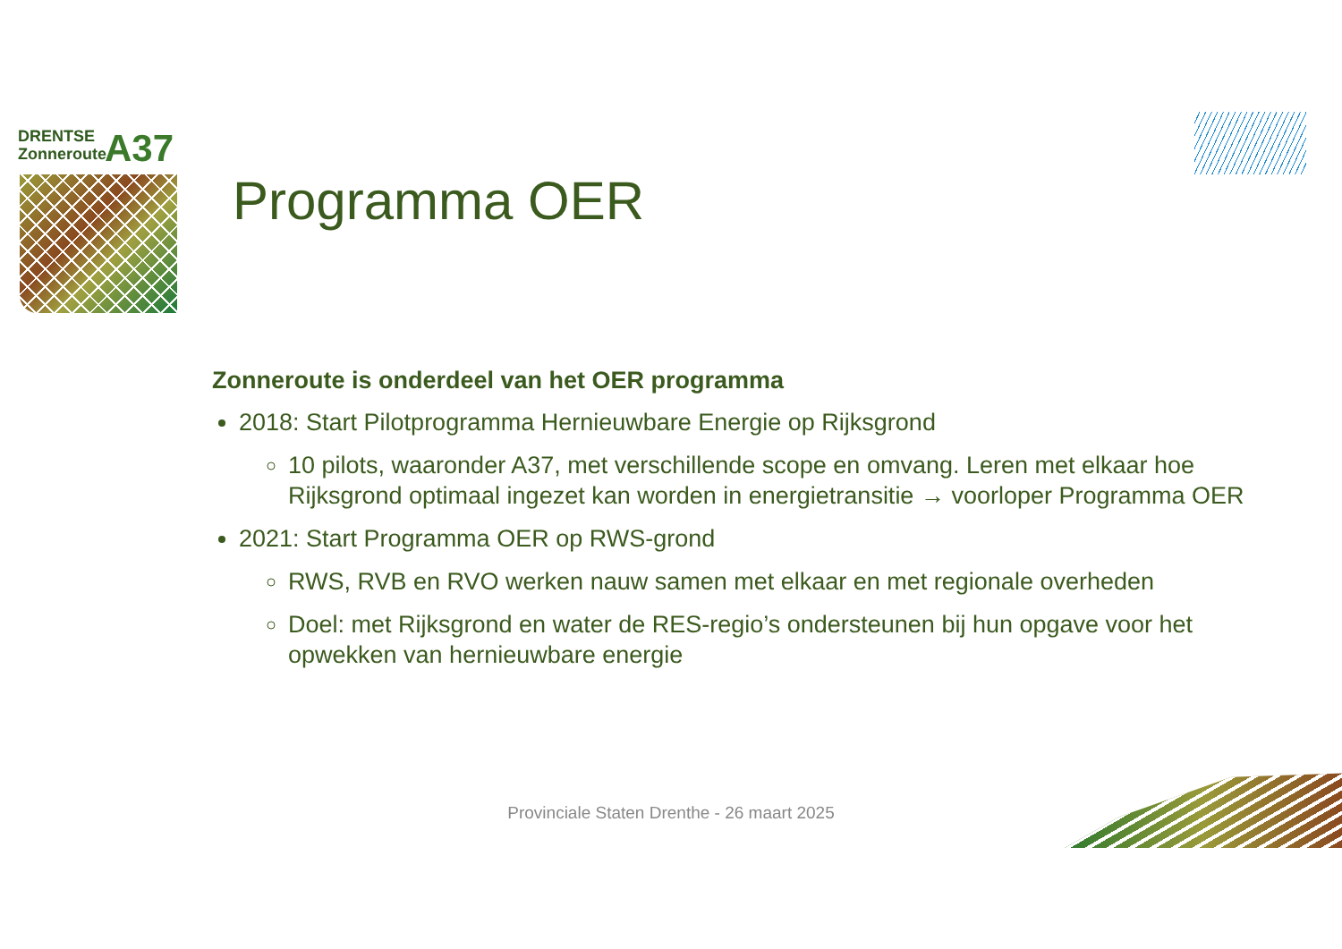DRENTSE
Zonneroute
A37
Programma OER
Zonneroute is onderdeel van het OER programma
2018: Start Pilotprogramma Hernieuwbare Energie op Rijksgrond
10 pilots, waaronder A37, met verschillende scope en omvang. Leren met elkaar hoe Rijksgrond optimaal ingezet kan worden in energietransitie → voorloper Programma OER
2021: Start Programma OER op RWS-grond
RWS, RVB en RVO werken nauw samen met elkaar en met regionale overheden
Doel: met Rijksgrond en water de RES-regio’s ondersteunen bij hun opgave voor het opwekken van hernieuwbare energie
Provinciale Staten Drenthe - 26 maart 2025